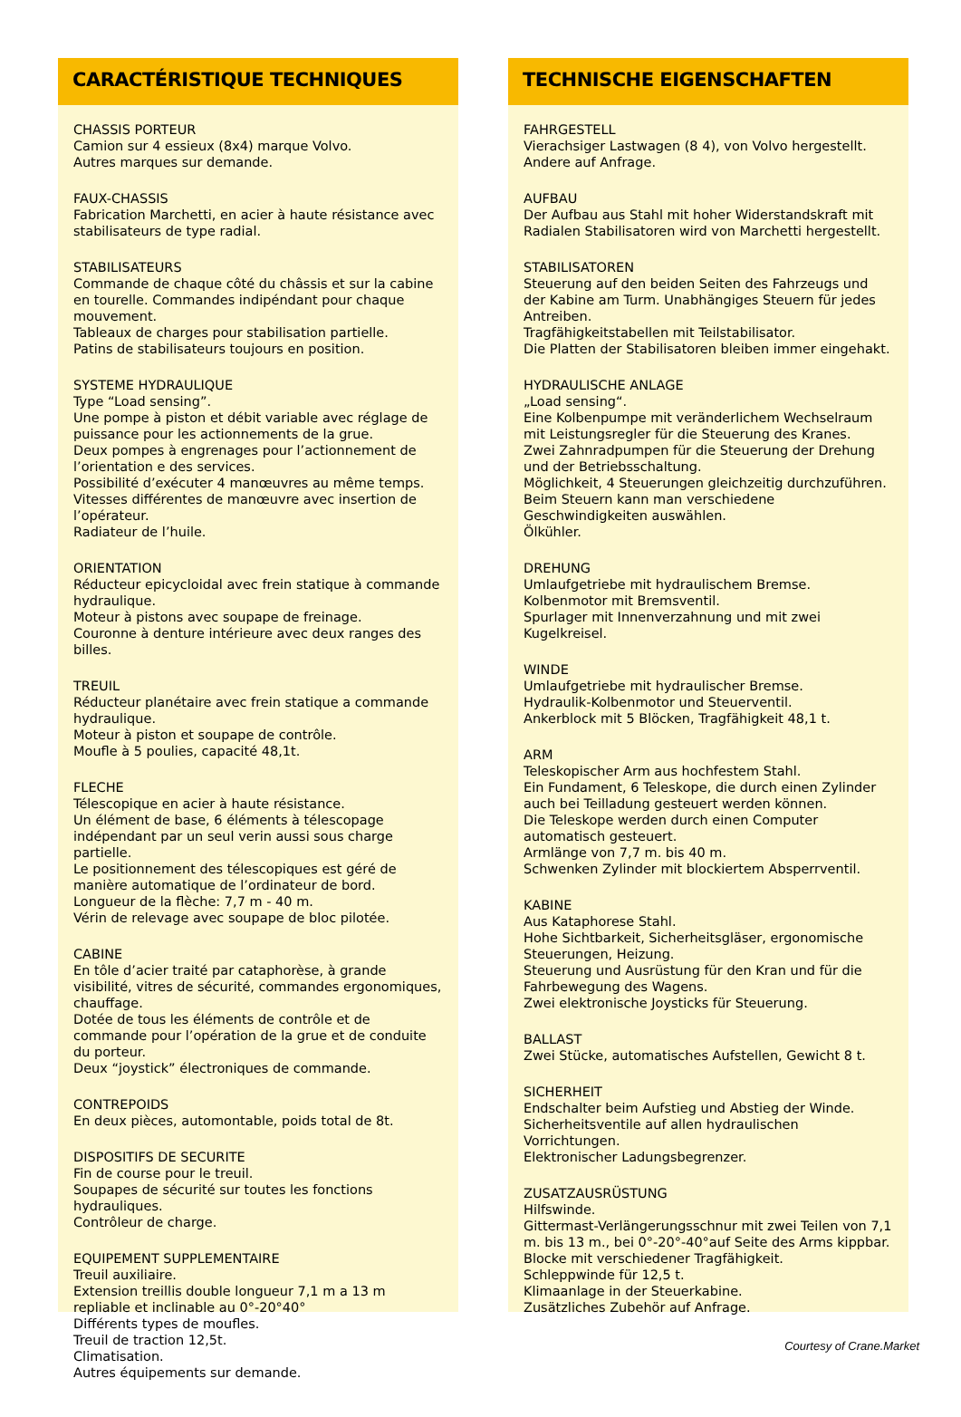CARACTÉRISTIQUE TECHNIQUES
CHASSIS PORTEUR
Camion sur 4 essieux (8x4) marque Volvo.
Autres marques sur demande.
FAUX-CHASSIS
Fabrication Marchetti, en acier à haute résistance avec stabilisateurs de type radial.
STABILISATEURS
Commande de chaque côté du châssis et sur la cabine en tourelle. Commandes indipéndant pour chaque mouvement.
Tableaux de charges pour stabilisation partielle.
Patins de stabilisateurs toujours en position.
SYSTEME HYDRAULIQUE
Type “Load sensing”.
Une pompe à piston et débit variable avec réglage de puissance pour les actionnements de la grue.
Deux pompes à engrenages pour l’actionnement de l’orientation e des services.
Possibilité d’exécuter 4 manœuvres au même temps.
Vitesses différentes de manœuvre avec insertion de l’opérateur.
Radiateur de l’huile.
ORIENTATION
Réducteur epicycloidal avec frein statique à commande hydraulique.
Moteur à pistons avec soupape de freinage.
Couronne à denture intérieure avec deux ranges des billes.
TREUIL
Réducteur planétaire avec frein statique a commande hydraulique.
Moteur à piston et soupape de contrôle.
Moufle à 5 poulies, capacité 48,1t.
FLECHE
Télescopique en acier à haute résistance.
Un élément de base, 6 éléments à télescopage indépendant par un seul verin aussi sous charge partielle.
Le positionnement des télescopiques est géré de manière automatique de l’ordinateur de bord.
Longueur de la flèche: 7,7 m - 40 m.
Vérin de relevage avec soupape de bloc pilotée.
CABINE
En tôle d’acier traité par cataphorèse, à grande visibilité, vitres de sécurité, commandes ergonomiques, chauffage.
Dotée de tous les éléments de contrôle et de commande pour l’opération de la grue et de conduite du porteur.
Deux “joystick” électroniques de commande.
CONTREPOIDS
En deux pièces, automontable, poids total de 8t.
DISPOSITIFS DE SECURITE
Fin de course pour le treuil.
Soupapes de sécurité sur toutes les fonctions hydrauliques.
Contrôleur de charge.
EQUIPEMENT SUPPLEMENTAIRE
Treuil auxiliaire.
Extension treillis double longueur 7,1 m a 13 m repliable et inclinable au 0°-20°40°
Différents types de moufles.
Treuil de traction 12,5t.
Climatisation.
Autres équipements sur demande.
TECHNISCHE EIGENSCHAFTEN
FAHRGESTELL
Vierachsiger Lastwagen (8 4), von Volvo hergestellt.
Andere auf Anfrage.
AUFBAU
Der Aufbau aus Stahl mit hoher Widerstandskraft mit Radialen Stabilisatoren wird von Marchetti hergestellt.
STABILISATOREN
Steuerung auf den beiden Seiten des Fahrzeugs und der Kabine am Turm. Unabhängiges Steuern für jedes Antreiben.
Tragfähigkeitstabellen mit Teilstabilisator.
Die Platten der Stabilisatoren bleiben immer eingehakt.
HYDRAULISCHE ANLAGE
„Load sensing“.
Eine Kolbenpumpe mit veränderlichem Wechselraum mit Leistungsregler für die Steuerung des Kranes.
Zwei Zahnradpumpen für die Steuerung der Drehung und der Betriebsschaltung.
Möglichkeit, 4 Steuerungen gleichzeitig durchzuführen.
Beim Steuern kann man verschiedene Geschwindigkeiten auswählen.
Ölkühler.
DREHUNG
Umlaufgetriebe mit hydraulischem Bremse.
Kolbenmotor mit Bremsventil.
Spurlager mit Innenverzahnung und mit zwei Kugelkreisel.
WINDE
Umlaufgetriebe mit hydraulischer Bremse.
Hydraulik-Kolbenmotor und Steuerventil.
Ankerblock mit 5 Blöcken, Tragfähigkeit 48,1 t.
ARM
Teleskopischer Arm aus hochfestem Stahl.
Ein Fundament, 6 Teleskope, die durch einen Zylinder auch bei Teilladung gesteuert werden können.
Die Teleskope werden durch einen Computer automatisch gesteuert.
Armlänge von 7,7 m. bis 40 m.
Schwenken Zylinder mit blockiertem Absperrventil.
KABINE
Aus Kataphorese Stahl.
Hohe Sichtbarkeit, Sicherheitsgläser, ergonomische Steuerungen, Heizung.
Steuerung und Ausrüstung für den Kran und für die Fahrbewegung des Wagens.
Zwei elektronische Joysticks für Steuerung.
BALLAST
Zwei Stücke, automatisches Aufstellen, Gewicht 8 t.
SICHERHEIT
Endschalter beim Aufstieg und Abstieg der Winde.
Sicherheitsventile auf allen hydraulischen Vorrichtungen.
Elektronischer Ladungsbegrenzer.
ZUSATZAUSRÜSTUNG
Hilfswinde.
Gittermast-Verlängerungsschnur mit zwei Teilen von 7,1 m. bis 13 m., bei 0°-20°-40°auf Seite des Arms kippbar.
Blocke mit verschiedener Tragfähigkeit.
Schleppwinde für 12,5 t.
Klimaanlage in der Steuerkabine.
Zusätzliches Zubehör auf Anfrage.
Courtesy of Crane.Market